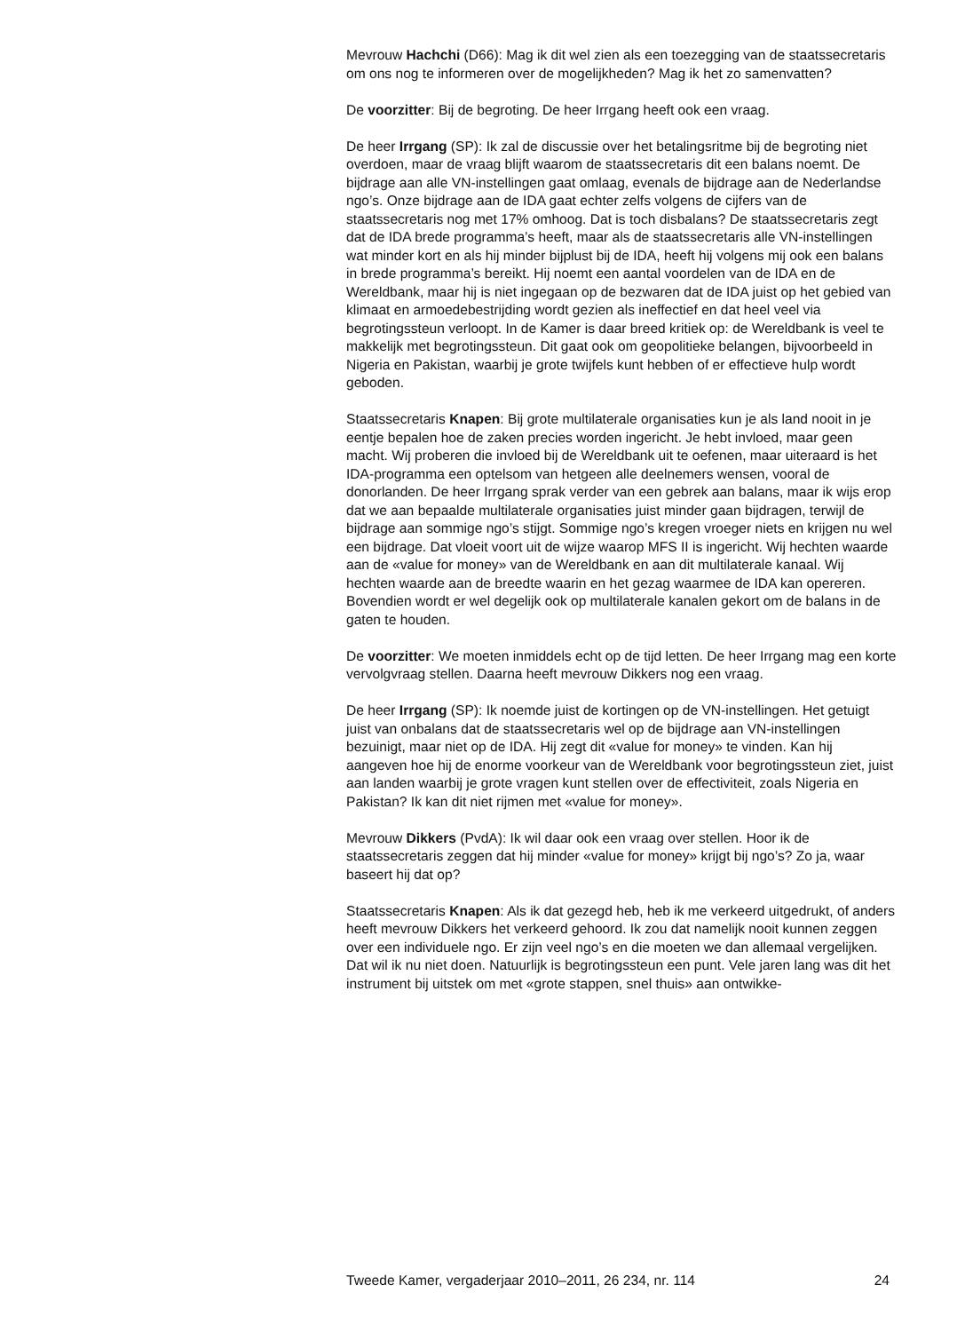Mevrouw Hachchi (D66): Mag ik dit wel zien als een toezegging van de staatssecretaris om ons nog te informeren over de mogelijkheden? Mag ik het zo samenvatten?
De voorzitter: Bij de begroting. De heer Irrgang heeft ook een vraag.
De heer Irrgang (SP): Ik zal de discussie over het betalingsritme bij de begroting niet overdoen, maar de vraag blijft waarom de staatssecretaris dit een balans noemt. De bijdrage aan alle VN-instellingen gaat omlaag, evenals de bijdrage aan de Nederlandse ngo’s. Onze bijdrage aan de IDA gaat echter zelfs volgens de cijfers van de staatssecretaris nog met 17% omhoog. Dat is toch disbalans? De staatssecretaris zegt dat de IDA brede programma’s heeft, maar als de staatssecretaris alle VN-instellingen wat minder kort en als hij minder bijplust bij de IDA, heeft hij volgens mij ook een balans in brede programma’s bereikt. Hij noemt een aantal voordelen van de IDA en de Wereldbank, maar hij is niet ingegaan op de bezwaren dat de IDA juist op het gebied van klimaat en armoedebestrijding wordt gezien als ineffectief en dat heel veel via begrotingssteun verloopt. In de Kamer is daar breed kritiek op: de Wereldbank is veel te makkelijk met begrotingssteun. Dit gaat ook om geopolitieke belangen, bijvoorbeeld in Nigeria en Pakistan, waarbij je grote twijfels kunt hebben of er effectieve hulp wordt geboden.
Staatssecretaris Knapen: Bij grote multilaterale organisaties kun je als land nooit in je eentje bepalen hoe de zaken precies worden ingericht. Je hebt invloed, maar geen macht. Wij proberen die invloed bij de Wereldbank uit te oefenen, maar uiteraard is het IDA-programma een optelsom van hetgeen alle deelnemers wensen, vooral de donorlanden. De heer Irrgang sprak verder van een gebrek aan balans, maar ik wijs erop dat we aan bepaalde multilaterale organisaties juist minder gaan bijdragen, terwijl de bijdrage aan sommige ngo’s stijgt. Sommige ngo’s kregen vroeger niets en krijgen nu wel een bijdrage. Dat vloeit voort uit de wijze waarop MFS II is ingericht. Wij hechten waarde aan de «value for money» van de Wereldbank en aan dit multilaterale kanaal. Wij hechten waarde aan de breedte waarin en het gezag waarmee de IDA kan opereren. Bovendien wordt er wel degelijk ook op multilaterale kanalen gekort om de balans in de gaten te houden.
De voorzitter: We moeten inmiddels echt op de tijd letten. De heer Irrgang mag een korte vervolgvraag stellen. Daarna heeft mevrouw Dikkers nog een vraag.
De heer Irrgang (SP): Ik noemde juist de kortingen op de VN-instellingen. Het getuigt juist van onbalans dat de staatssecretaris wel op de bijdrage aan VN-instellingen bezuinigt, maar niet op de IDA. Hij zegt dit «value for money» te vinden. Kan hij aangeven hoe hij de enorme voorkeur van de Wereldbank voor begrotingssteun ziet, juist aan landen waarbij je grote vragen kunt stellen over de effectiviteit, zoals Nigeria en Pakistan? Ik kan dit niet rijmen met «value for money».
Mevrouw Dikkers (PvdA): Ik wil daar ook een vraag over stellen. Hoor ik de staatssecretaris zeggen dat hij minder «value for money» krijgt bij ngo’s? Zo ja, waar baseert hij dat op?
Staatssecretaris Knapen: Als ik dat gezegd heb, heb ik me verkeerd uitgedrukt, of anders heeft mevrouw Dikkers het verkeerd gehoord. Ik zou dat namelijk nooit kunnen zeggen over een individuele ngo. Er zijn veel ngo’s en die moeten we dan allemaal vergelijken. Dat wil ik nu niet doen. Natuurlijk is begrotingssteun een punt. Vele jaren lang was dit het instrument bij uitstek om met «grote stappen, snel thuis» aan ontwikke-
Tweede Kamer, vergaderjaar 2010–2011, 26 234, nr. 114 24